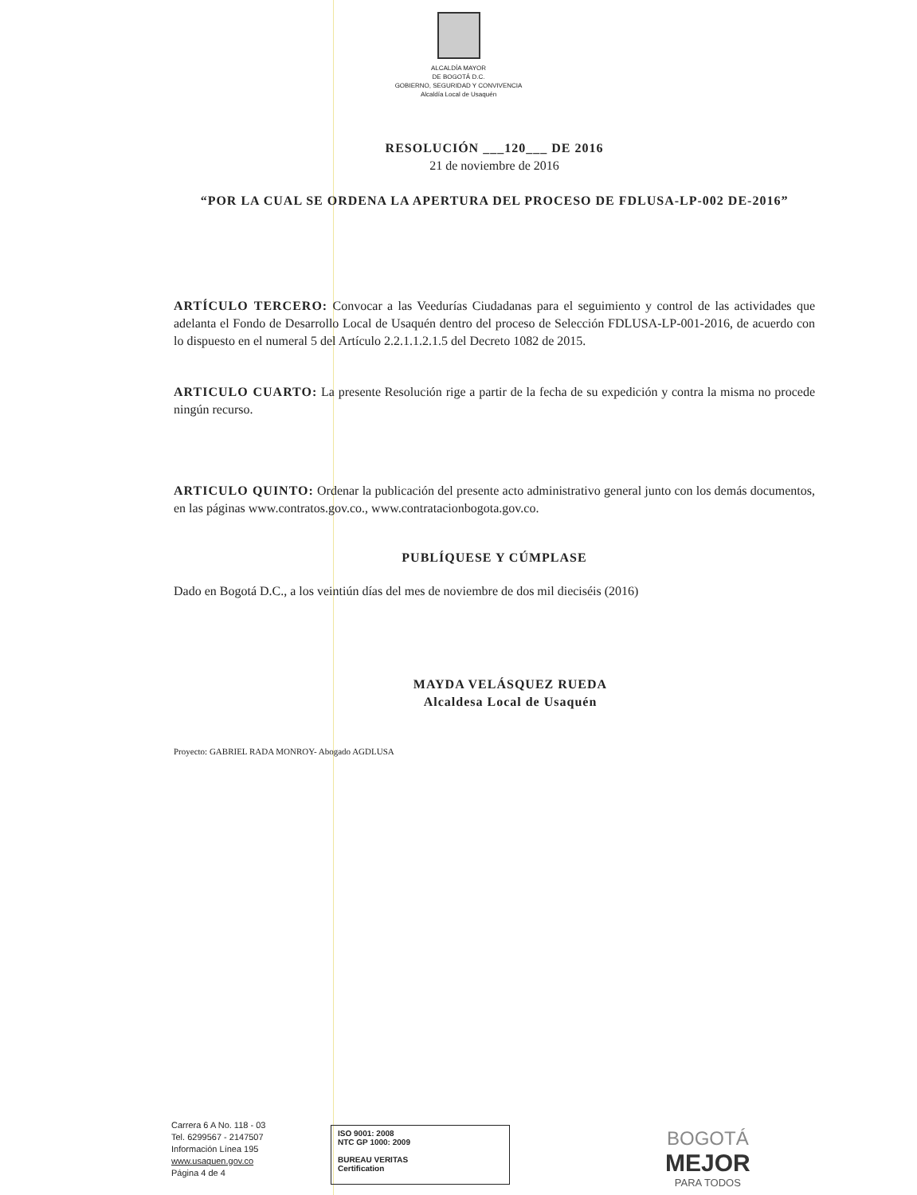ALCALDÍA MAYOR
DE BOGOTÁ D.C.
GOBIERNO, SEGURIDAD Y CONVIVENCIA
Alcaldía Local de Usaquén
RESOLUCIÓN ___120___ DE 2016
21 de noviembre de 2016
“POR LA CUAL SE ORDENA LA APERTURA DEL PROCESO DE FDLUSA-LP-002 DE-2016”
ARTÍCULO TERCERO: Convocar a las Veedurías Ciudadanas para el seguimiento y control de las actividades que adelanta el Fondo de Desarrollo Local de Usaquén dentro del proceso de Selección FDLUSA-LP-001-2016, de acuerdo con lo dispuesto en el numeral 5 del Artículo 2.2.1.1.2.1.5 del Decreto 1082 de 2015.
ARTICULO CUARTO: La presente Resolución rige a partir de la fecha de su expedición y contra la misma no procede ningún recurso.
ARTICULO QUINTO: Ordenar la publicación del presente acto administrativo general junto con los demás documentos, en las páginas www.contratos.gov.co., www.contratacionbogota.gov.co.
PUBLÍQUESE Y CÚMPLASE
Dado en Bogotá D.C., a los veintiún días del mes de noviembre de dos mil dieciséis (2016)
MAYDA VELÁSQUEZ RUEDA
Alcaldesa Local de Usaquén
Proyecto: GABRIEL RADA MONROY- Abogado AGDLUSA
Carrera 6 A No. 118 - 03
Tel. 6299567 - 2147507
Información Línea 195
www.usaquen.gov.co
Página 4 de 4
ISO 9001: 2008
NTC GP 1000: 2009
BUREAU VERITAS
Certification
BOGOTÁ
MEJOR
PARA TODOS